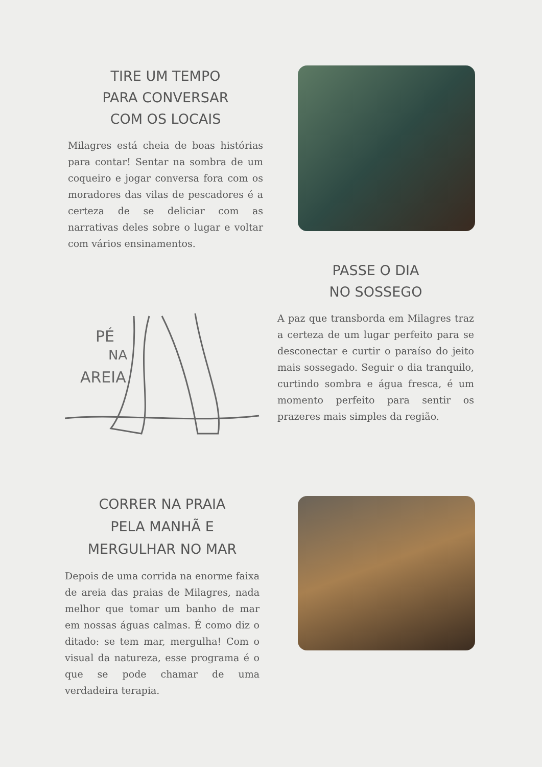TIRE UM TEMPO
PARA CONVERSAR
COM OS LOCAIS
Milagres está cheia de boas histórias para contar! Sentar na sombra de um coqueiro e jogar conversa fora com os moradores das vilas de pescadores é a certeza de se deliciar com as narrativas deles sobre o lugar e voltar com vários ensinamentos.
PÉ
NA
AREIA
PASSE O DIA
NO SOSSEGO
A paz que transborda em Milagres traz a certeza de um lugar perfeito para se desconectar e curtir o paraíso do jeito mais sossegado. Seguir o dia tranquilo, curtindo sombra e água fresca, é um momento perfeito para sentir os prazeres mais simples da região.
CORRER NA PRAIA
PELA MANHÃ E
MERGULHAR NO MAR
Depois de uma corrida na enorme faixa de areia das praias de Milagres, nada melhor que tomar um banho de mar em nossas águas calmas. É como diz o ditado: se tem mar, mergulha! Com o visual da natureza, esse programa é o que se pode chamar de uma verdadeira terapia.